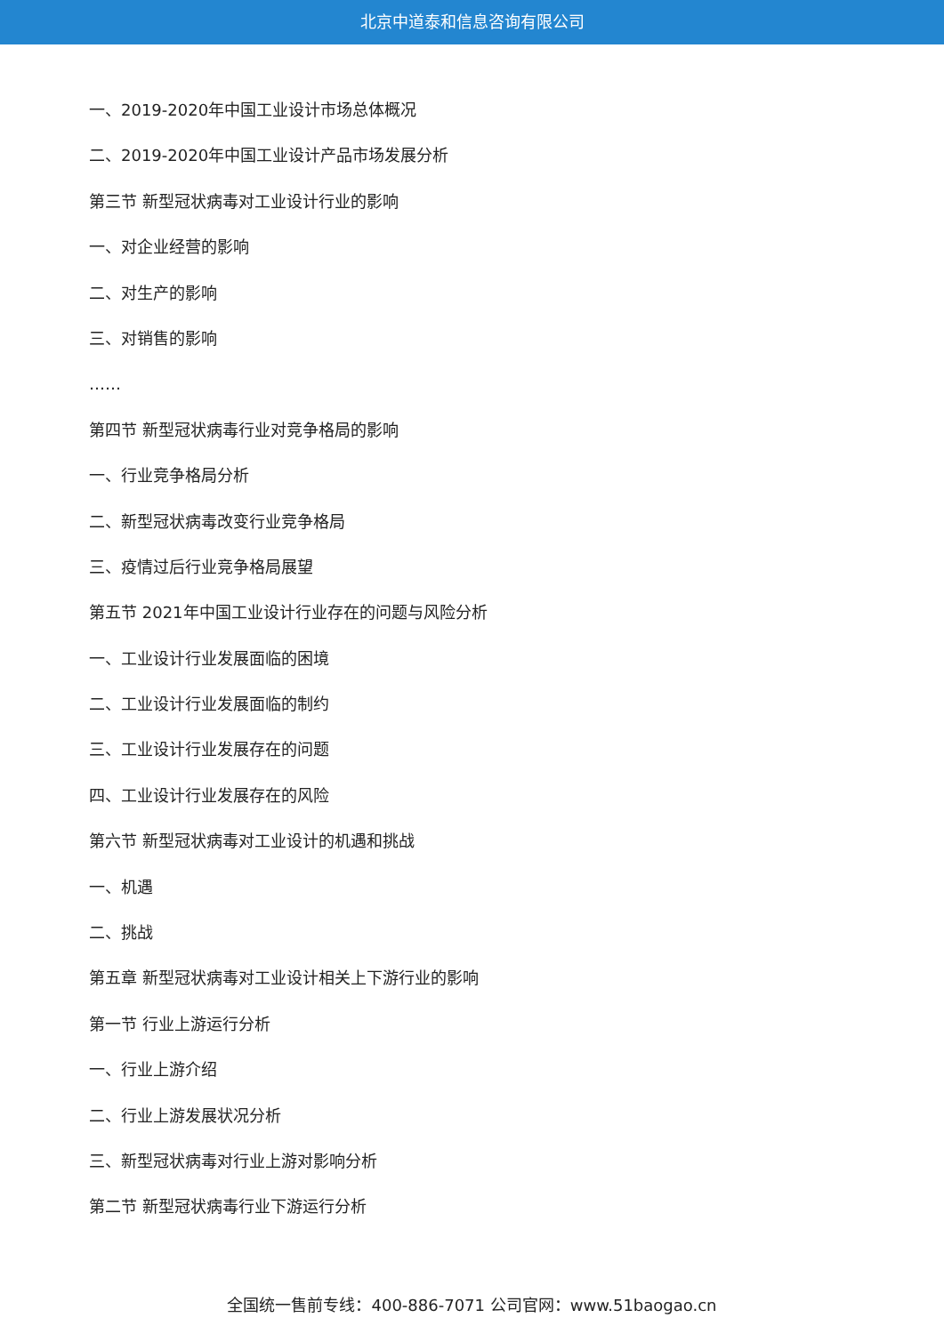北京中道泰和信息咨询有限公司
一、2019-2020年中国工业设计市场总体概况
二、2019-2020年中国工业设计产品市场发展分析
第三节 新型冠状病毒对工业设计行业的影响
一、对企业经营的影响
二、对生产的影响
三、对销售的影响
……
第四节 新型冠状病毒行业对竞争格局的影响
一、行业竞争格局分析
二、新型冠状病毒改变行业竞争格局
三、疫情过后行业竞争格局展望
第五节 2021年中国工业设计行业存在的问题与风险分析
一、工业设计行业发展面临的困境
二、工业设计行业发展面临的制约
三、工业设计行业发展存在的问题
四、工业设计行业发展存在的风险
第六节 新型冠状病毒对工业设计的机遇和挑战
一、机遇
二、挑战
第五章 新型冠状病毒对工业设计相关上下游行业的影响
第一节 行业上游运行分析
一、行业上游介绍
二、行业上游发展状况分析
三、新型冠状病毒对行业上游对影响分析
第二节 新型冠状病毒行业下游运行分析
全国统一售前专线：400-886-7071 公司官网：www.51baogao.cn